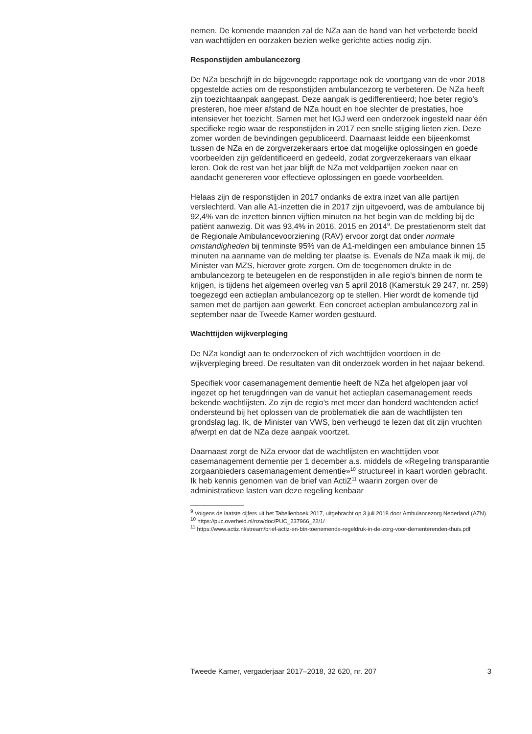nemen. De komende maanden zal de NZa aan de hand van het verbeterde beeld van wachttijden en oorzaken bezien welke gerichte acties nodig zijn.
Responstijden ambulancezorg
De NZa beschrijft in de bijgevoegde rapportage ook de voortgang van de voor 2018 opgestelde acties om de responstijden ambulancezorg te verbeteren. De NZa heeft zijn toezichtaanpak aangepast. Deze aanpak is gedifferentieerd; hoe beter regio’s presteren, hoe meer afstand de NZa houdt en hoe slechter de prestaties, hoe intensiever het toezicht. Samen met het IGJ werd een onderzoek ingesteld naar één specifieke regio waar de responstijden in 2017 een snelle stijging lieten zien. Deze zomer worden de bevindingen gepubliceerd. Daarnaast leidde een bijeenkomst tussen de NZa en de zorgverzekeraars ertoe dat mogelijke oplossingen en goede voorbeelden zijn geïdentificeerd en gedeeld, zodat zorgverzekeraars van elkaar leren. Ook de rest van het jaar blijft de NZa met veldpartijen zoeken naar en aandacht genereren voor effectieve oplossingen en goede voorbeelden.
Helaas zijn de responstijden in 2017 ondanks de extra inzet van alle partijen verslechterd. Van alle A1-inzetten die in 2017 zijn uitgevoerd, was de ambulance bij 92,4% van de inzetten binnen vijftien minuten na het begin van de melding bij de patiënt aanwezig. Dit was 93,4% in 2016, 2015 en 2014<sup>9</sup>. De prestatienorm stelt dat de Regionale Ambulancevoorziening (RAV) ervoor zorgt dat onder normale omstandigheden bij tenminste 95% van de A1-meldingen een ambulance binnen 15 minuten na aanname van de melding ter plaatse is. Evenals de NZa maak ik mij, de Minister van MZS, hierover grote zorgen. Om de toegenomen drukte in de ambulancezorg te beteugelen en de responstijden in alle regio’s binnen de norm te krijgen, is tijdens het algemeen overleg van 5 april 2018 (Kamerstuk 29 247, nr. 259) toegezegd een actieplan ambulancezorg op te stellen. Hier wordt de komende tijd samen met de partijen aan gewerkt. Een concreet actieplan ambulancezorg zal in september naar de Tweede Kamer worden gestuurd.
Wachttijden wijkverpleging
De NZa kondigt aan te onderzoeken of zich wachttijden voordoen in de wijkverpleging breed. De resultaten van dit onderzoek worden in het najaar bekend.
Specifiek voor casemanagement dementie heeft de NZa het afgelopen jaar vol ingezet op het terugdringen van de vanuit het actieplan casemanagement reeds bekende wachtlijsten. Zo zijn de regio’s met meer dan honderd wachtenden actief ondersteund bij het oplossen van de problematiek die aan de wachtlijsten ten grondslag lag. Ik, de Minister van VWS, ben verheugd te lezen dat dit zijn vruchten afwerpt en dat de NZa deze aanpak voortzet.
Daarnaast zorgt de NZa ervoor dat de wachtlijsten en wachttijden voor casemanagement dementie per 1 december a.s. middels de «Regeling transparantie zorgaanbieders casemanagement dementie»<sup>10</sup> structureel in kaart worden gebracht. Ik heb kennis genomen van de brief van ActiZ<sup>11</sup> waarin zorgen over de administratieve lasten van deze regeling kenbaar
<sup>9</sup> Volgens de laatste cijfers uit het Tabellenboek 2017, uitgebracht op 3 juli 2018 door Ambulancezorg Nederland (AZN).
<sup>10</sup> https://puc.overheid.nl/nza/doc/PUC_237966_22/1/
<sup>11</sup> https://www.actiz.nl/stream/brief-actiz-en-btn-toenemende-regeldruk-in-de-zorg-voor-dementerenden-thuis.pdf
Tweede Kamer, vergaderjaar 2017–2018, 32 620, nr. 207 3